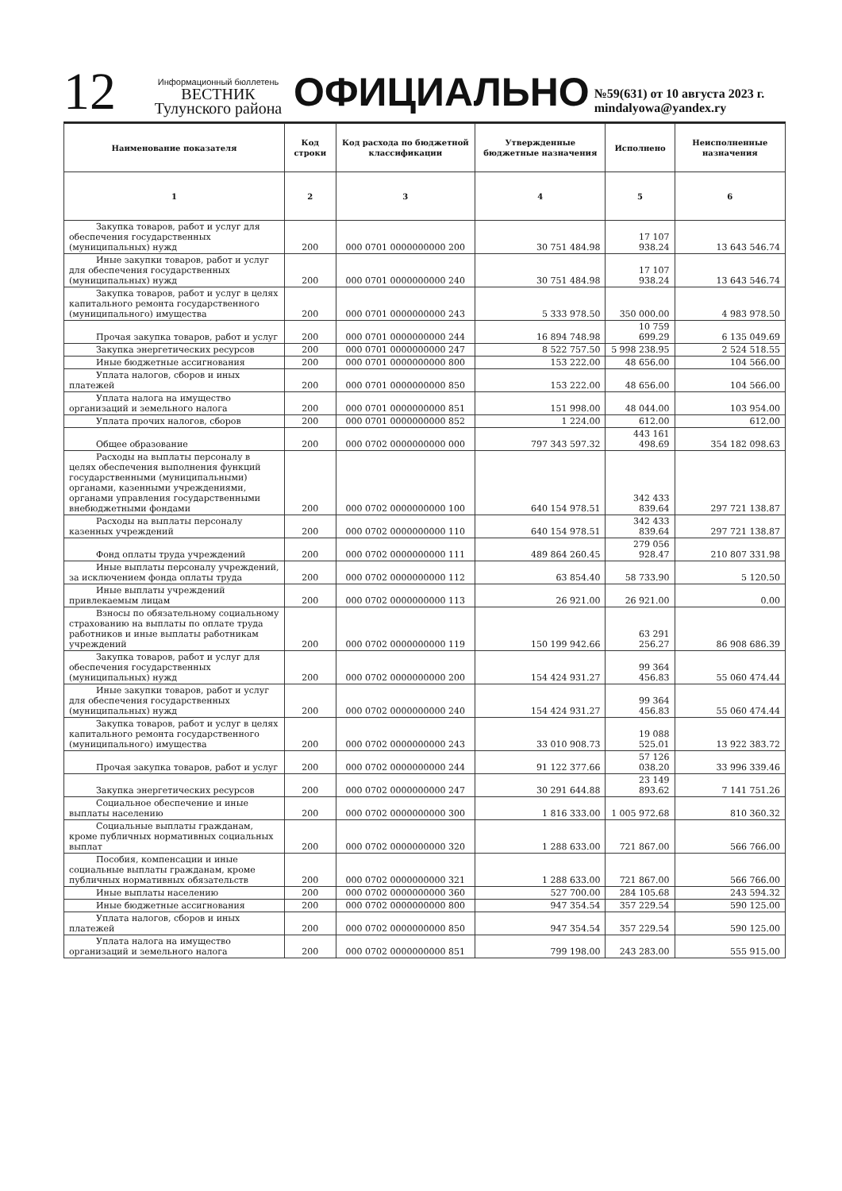12
Информационный бюллетень
ВЕСТНИК
Тулунского района
ОФИЦИАЛЬНО
№59(631) от 10 августа 2023 г.
mindalyowa@yandex.ry
| Наименование показателя | Код строки | Код расхода по бюджетной классификации | Утвержденные бюджетные назначения | Исполнено | Неисполненные назначения |
| --- | --- | --- | --- | --- | --- |
| 1 | 2 | 3 | 4 | 5 | 6 |
| Закупка товаров, работ и услуг для обеспечения государственных (муниципальных) нужд | 200 | 000 0701 0000000000 200 | 30 751 484.98 | 17 107 938.24 | 13 643 546.74 |
| Иные закупки товаров, работ и услуг для обеспечения государственных (муниципальных) нужд | 200 | 000 0701 0000000000 240 | 30 751 484.98 | 17 107 938.24 | 13 643 546.74 |
| Закупка товаров, работ и услуг в целях капитального ремонта государственного (муниципального) имущества | 200 | 000 0701 0000000000 243 | 5 333 978.50 | 350 000.00 | 4 983 978.50 |
| Прочая закупка товаров, работ и услуг | 200 | 000 0701 0000000000 244 | 16 894 748.98 | 10 759 699.29 | 6 135 049.69 |
| Закупка энергетических ресурсов | 200 | 000 0701 0000000000 247 | 8 522 757.50 | 5 998 238.95 | 2 524 518.55 |
| Иные бюджетные ассигнования | 200 | 000 0701 0000000000 800 | 153 222.00 | 48 656.00 | 104 566.00 |
| Уплата налогов, сборов и иных платежей | 200 | 000 0701 0000000000 850 | 153 222.00 | 48 656.00 | 104 566.00 |
| Уплата налога на имущество организаций и земельного налога | 200 | 000 0701 0000000000 851 | 151 998.00 | 48 044.00 | 103 954.00 |
| Уплата прочих налогов, сборов | 200 | 000 0701 0000000000 852 | 1 224.00 | 612.00 | 612.00 |
| Общее образование | 200 | 000 0702 0000000000 000 | 797 343 597.32 | 443 161 498.69 | 354 182 098.63 |
| Расходы на выплаты персоналу в целях обеспечения выполнения функций государственными (муниципальными) органами, казенными учреждениями, органами управления государственными внебюджетными фондами | 200 | 000 0702 0000000000 100 | 640 154 978.51 | 342 433 839.64 | 297 721 138.87 |
| Расходы на выплаты персоналу казенных учреждений | 200 | 000 0702 0000000000 110 | 640 154 978.51 | 342 433 839.64 | 297 721 138.87 |
| Фонд оплаты труда учреждений | 200 | 000 0702 0000000000 111 | 489 864 260.45 | 279 056 928.47 | 210 807 331.98 |
| Иные выплаты персоналу учреждений, за исключением фонда оплаты труда | 200 | 000 0702 0000000000 112 | 63 854.40 | 58 733.90 | 5 120.50 |
| Иные выплаты учреждений привлекаемым лицам | 200 | 000 0702 0000000000 113 | 26 921.00 | 26 921.00 | 0.00 |
| Взносы по обязательному социальному страхованию на выплаты по оплате труда работников и иные выплаты работникам учреждений | 200 | 000 0702 0000000000 119 | 150 199 942.66 | 63 291 256.27 | 86 908 686.39 |
| Закупка товаров, работ и услуг для обеспечения государственных (муниципальных) нужд | 200 | 000 0702 0000000000 200 | 154 424 931.27 | 99 364 456.83 | 55 060 474.44 |
| Иные закупки товаров, работ и услуг для обеспечения государственных (муниципальных) нужд | 200 | 000 0702 0000000000 240 | 154 424 931.27 | 99 364 456.83 | 55 060 474.44 |
| Закупка товаров, работ и услуг в целях капитального ремонта государственного (муниципального) имущества | 200 | 000 0702 0000000000 243 | 33 010 908.73 | 19 088 525.01 | 13 922 383.72 |
| Прочая закупка товаров, работ и услуг | 200 | 000 0702 0000000000 244 | 91 122 377.66 | 57 126 038.20 | 33 996 339.46 |
| Закупка энергетических ресурсов | 200 | 000 0702 0000000000 247 | 30 291 644.88 | 23 149 893.62 | 7 141 751.26 |
| Социальное обеспечение и иные выплаты населению | 200 | 000 0702 0000000000 300 | 1 816 333.00 | 1 005 972.68 | 810 360.32 |
| Социальные выплаты гражданам, кроме публичных нормативных социальных выплат | 200 | 000 0702 0000000000 320 | 1 288 633.00 | 721 867.00 | 566 766.00 |
| Пособия, компенсации и иные социальные выплаты гражданам, кроме публичных нормативных обязательств | 200 | 000 0702 0000000000 321 | 1 288 633.00 | 721 867.00 | 566 766.00 |
| Иные выплаты населению | 200 | 000 0702 0000000000 360 | 527 700.00 | 284 105.68 | 243 594.32 |
| Иные бюджетные ассигнования | 200 | 000 0702 0000000000 800 | 947 354.54 | 357 229.54 | 590 125.00 |
| Уплата налогов, сборов и иных платежей | 200 | 000 0702 0000000000 850 | 947 354.54 | 357 229.54 | 590 125.00 |
| Уплата налога на имущество организаций и земельного налога | 200 | 000 0702 0000000000 851 | 799 198.00 | 243 283.00 | 555 915.00 |